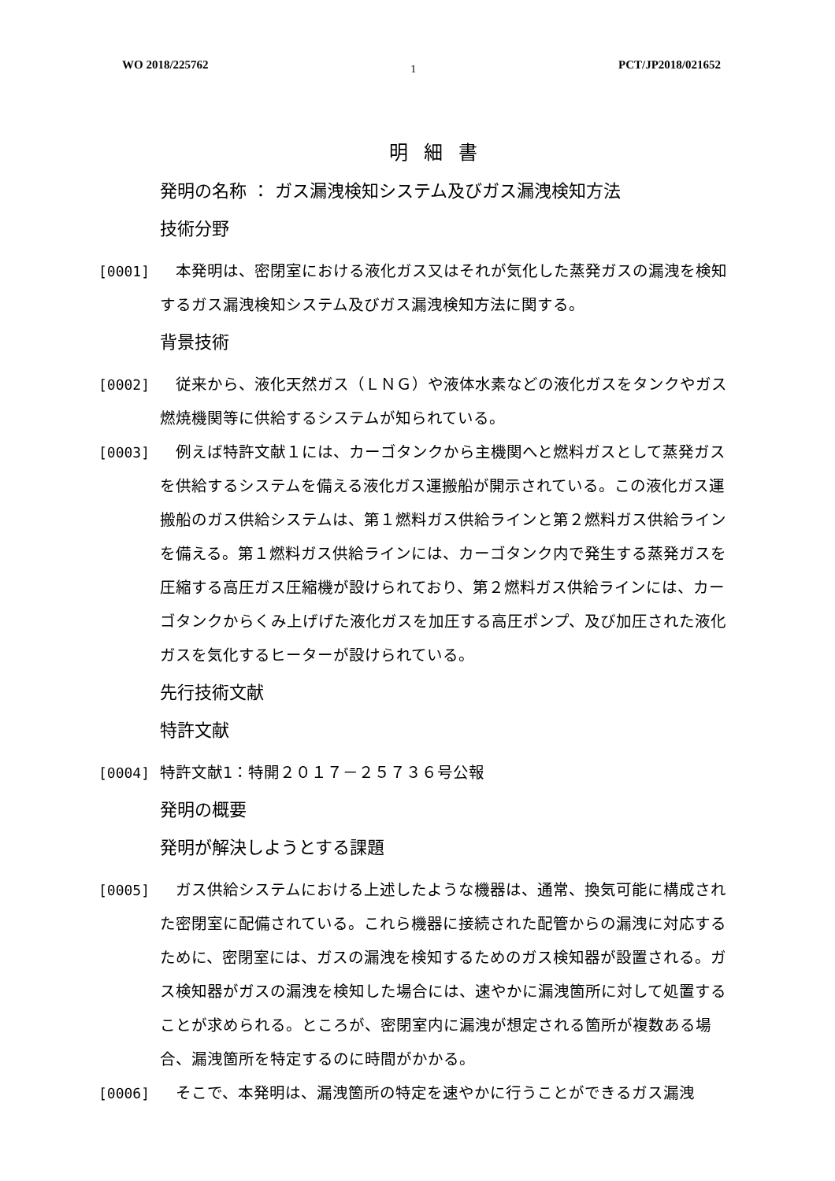WO 2018/225762 1 PCT/JP2018/021652
明細書
発明の名称 ： ガス漏洩検知システム及びガス漏洩検知方法
技術分野
[0001] 本発明は、密閉室における液化ガス又はそれが気化した蒸発ガスの漏洩を検知するガス漏洩検知システム及びガス漏洩検知方法に関する。
背景技術
[0002] 従来から、液化天然ガス（ＬＮＧ）や液体水素などの液化ガスをタンクやガス燃焼機関等に供給するシステムが知られている。
[0003] 例えば特許文献１には、カーゴタンクから主機関へと燃料ガスとして蒸発ガスを供給するシステムを備える液化ガス運搬船が開示されている。この液化ガス運搬船のガス供給システムは、第１燃料ガス供給ラインと第２燃料ガス供給ラインを備える。第１燃料ガス供給ラインには、カーゴタンク内で発生する蒸発ガスを圧縮する高圧ガス圧縮機が設けられており、第２燃料ガス供給ラインには、カーゴタンクからくみ上げげた液化ガスを加圧する高圧ポンプ、及び加圧された液化ガスを気化するヒーターが設けられている。
先行技術文献
特許文献
[0004] 特許文献1：特開２０１７－２５７３６号公報
発明の概要
発明が解決しようとする課題
[0005] ガス供給システムにおける上述したような機器は、通常、換気可能に構成された密閉室に配備されている。これら機器に接続された配管からの漏洩に対応するために、密閉室には、ガスの漏洩を検知するためのガス検知器が設置される。ガス検知器がガスの漏洩を検知した場合には、速やかに漏洩箇所に対して処置することが求められる。ところが、密閉室内に漏洩が想定される箇所が複数ある場合、漏洩箇所を特定するのに時間がかかる。
[0006] そこで、本発明は、漏洩箇所の特定を速やかに行うことができるガス漏洩